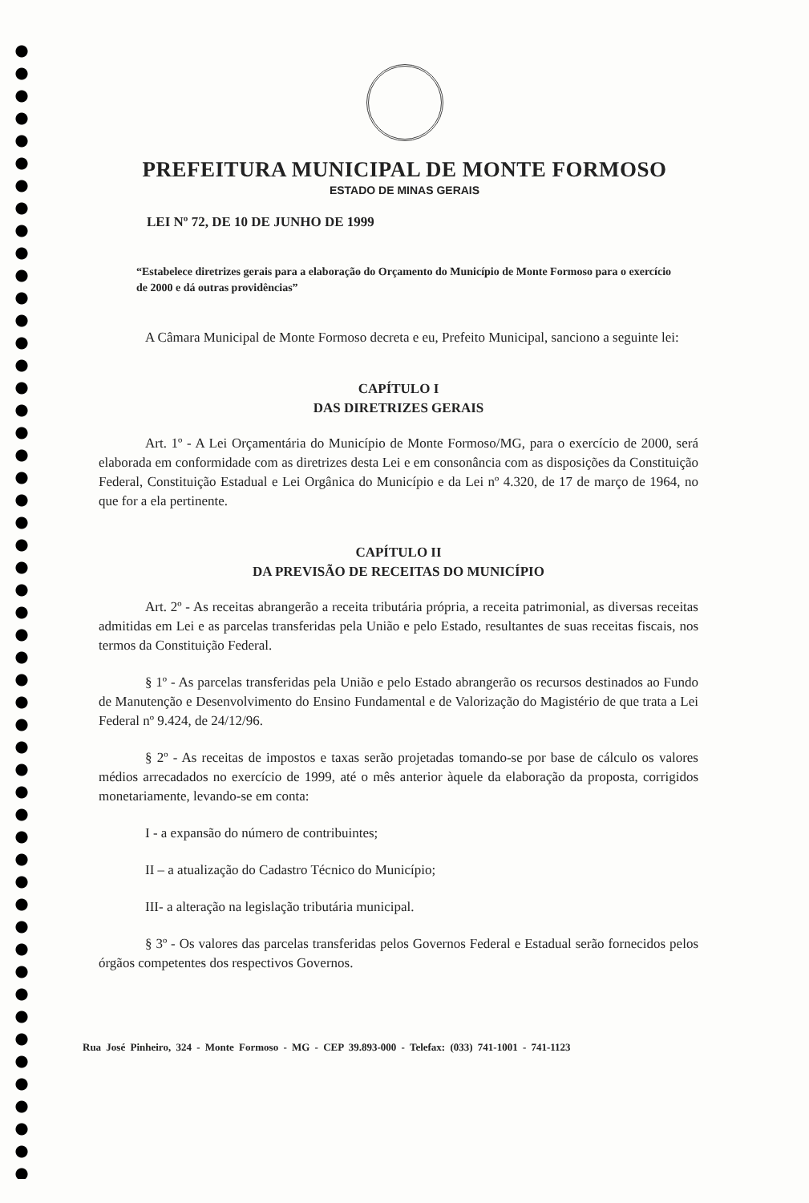PREFEITURA MUNICIPAL DE MONTE FORMOSO
ESTADO DE MINAS GERAIS
LEI Nº 72, DE 10 DE JUNHO DE 1999
“Estabelece diretrizes gerais para a elaboração do Orçamento do Município de Monte Formoso para o exercício de 2000 e dá outras providências”
A Câmara Municipal de Monte Formoso decreta e eu, Prefeito Municipal, sanciono a seguinte lei:
CAPÍTULO I
DAS DIRETRIZES GERAIS
Art. 1º - A Lei Orçamentária do Município de Monte Formoso/MG, para o exercício de 2000, será elaborada em conformidade com as diretrizes desta Lei e em consonância com as disposições da Constituição Federal, Constituição Estadual e Lei Orgânica do Município e da Lei nº 4.320, de 17 de março de 1964, no que for a ela pertinente.
CAPÍTULO II
DA PREVISÃO DE RECEITAS DO MUNICÍPIO
Art. 2º - As receitas abrangerão a receita tributária própria, a receita patrimonial, as diversas receitas admitidas em Lei e as parcelas transferidas pela União e pelo Estado, resultantes de suas receitas fiscais, nos termos da Constituição Federal.
§ 1º - As parcelas transferidas pela União e pelo Estado abrangerão os recursos destinados ao Fundo de Manutenção e Desenvolvimento do Ensino Fundamental e de Valorização do Magistério de que trata a Lei Federal nº 9.424, de 24/12/96.
§ 2º - As receitas de impostos e taxas serão projetadas tomando-se por base de cálculo os valores médios arrecadados no exercício de 1999, até o mês anterior àquele da elaboração da proposta, corrigidos monetariamente, levando-se em conta:
I - a expansão do número de contribuintes;
II – a atualização do Cadastro Técnico do Município;
III- a alteração na legislação tributária municipal.
§ 3º - Os valores das parcelas transferidas pelos Governos Federal e Estadual serão fornecidos pelos órgãos competentes dos respectivos Governos.
Rua José Pinheiro, 324 - Monte Formoso - MG - CEP 39.893-000 - Telefax: (033) 741-1001 - 741-1123